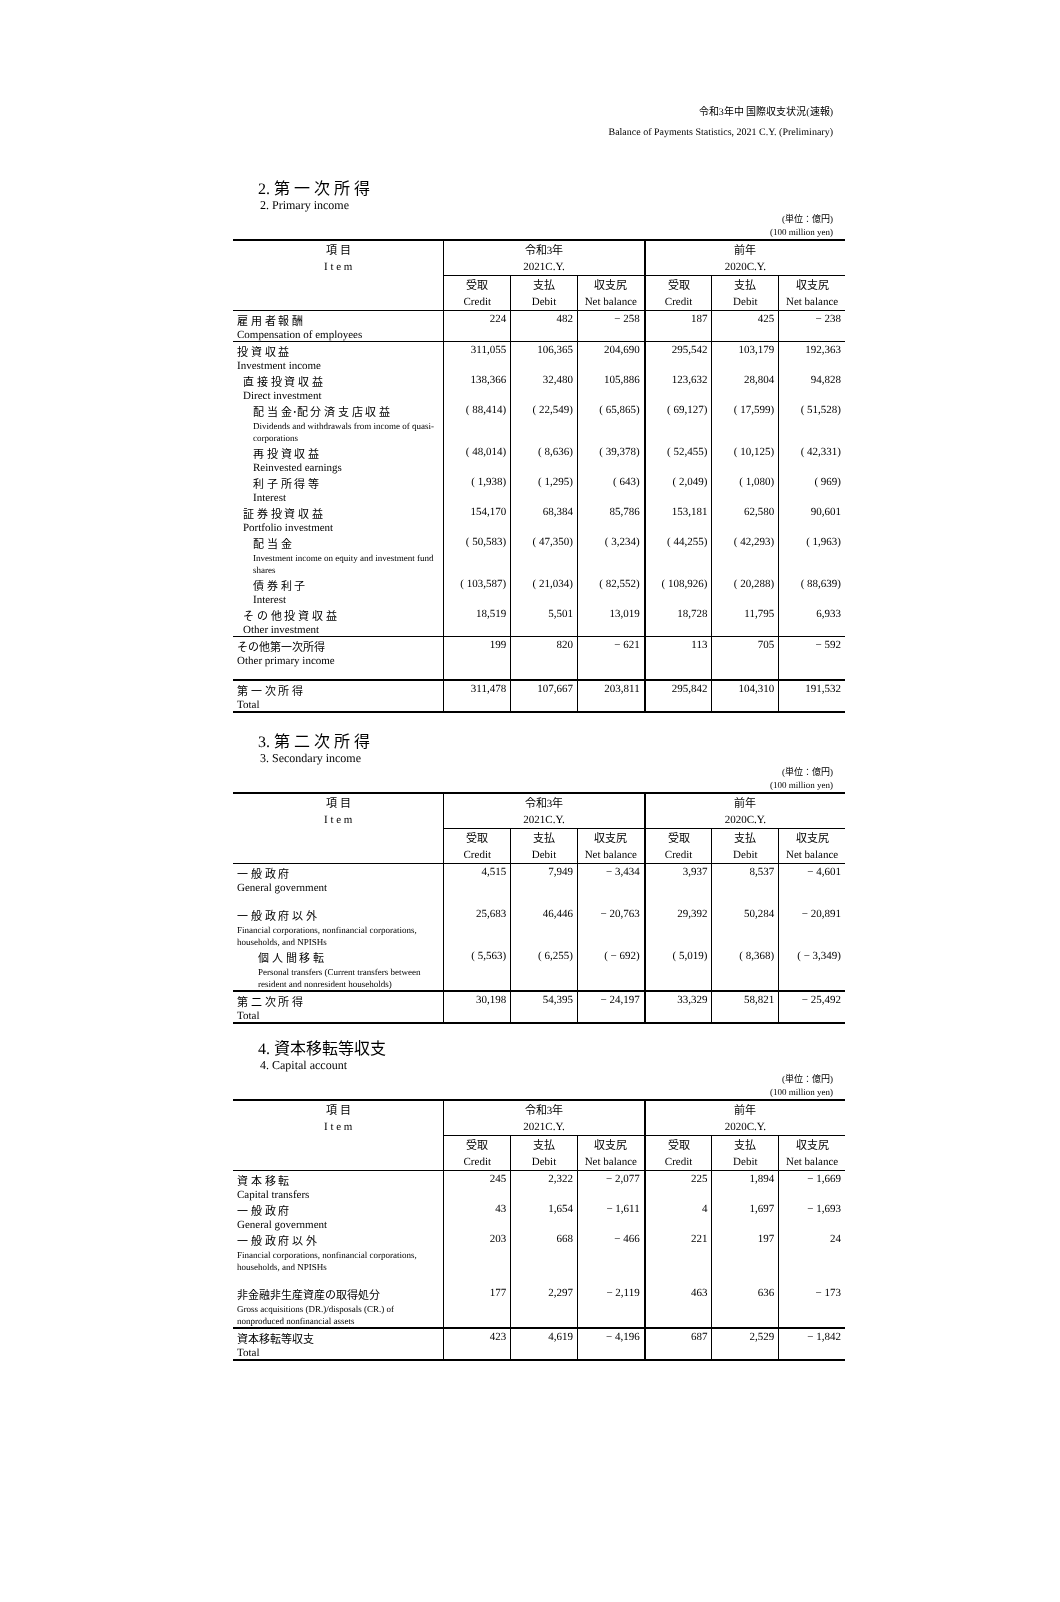令和3年中 国際収支状況(速報)
Balance of Payments Statistics, 2021 C.Y. (Preliminary)
2. 第 一 次 所 得
2. Primary income
(単位：億円)
(100 million yen)
| 項 目 I t e m | 令和3年 2021C.Y. | | | 前年 2020C.Y. | | |
| --- | --- | --- | --- | --- | --- | --- |
| | 受取 Credit | 支払 Debit | 収支尻 Net balance | 受取 Credit | 支払 Debit | 収支尻 Net balance |
| 雇 用 者 報 酬 Compensation of employees | 224 | 482 | − 258 | 187 | 425 | − 238 |
| 投 資 収 益 Investment income | 311,055 | 106,365 | 204,690 | 295,542 | 103,179 | 192,363 |
| 直 接 投 資 収 益 Direct investment | 138,366 | 32,480 | 105,886 | 123,632 | 28,804 | 94,828 |
| 配 当 金･配 分 済 支 店 収 益 Dividends and withdrawals from income of quasi-corporations | ( 88,414) | ( 22,549) | ( 65,865) | ( 69,127) | ( 17,599) | ( 51,528) |
| 再 投 資 収 益 Reinvested earnings | ( 48,014) | ( 8,636) | ( 39,378) | ( 52,455) | ( 10,125) | ( 42,331) |
| 利 子 所 得 等 Interest | ( 1,938) | ( 1,295) | ( 643) | ( 2,049) | ( 1,080) | ( 969) |
| 証 券 投 資 収 益 Portfolio investment | 154,170 | 68,384 | 85,786 | 153,181 | 62,580 | 90,601 |
| 配 当 金 Investment income on equity and investment fund shares | ( 50,583) | ( 47,350) | ( 3,234) | ( 44,255) | ( 42,293) | ( 1,963) |
| 債 券 利 子 Interest | ( 103,587) | ( 21,034) | ( 82,552) | ( 108,926) | ( 20,288) | ( 88,639) |
| そ の 他 投 資 収 益 Other investment | 18,519 | 5,501 | 13,019 | 18,728 | 11,795 | 6,933 |
| その他第一次所得 Other primary income | 199 | 820 | − 621 | 113 | 705 | − 592 |
| 第 一 次 所 得 Total | 311,478 | 107,667 | 203,811 | 295,842 | 104,310 | 191,532 |
3. 第 二 次 所 得
3. Secondary income
(単位：億円)
(100 million yen)
| 項 目 I t e m | 令和3年 2021C.Y. | | | 前年 2020C.Y. | | |
| --- | --- | --- | --- | --- | --- | --- |
| | 受取 Credit | 支払 Debit | 収支尻 Net balance | 受取 Credit | 支払 Debit | 収支尻 Net balance |
| 一 般 政 府 General government | 4,515 | 7,949 | − 3,434 | 3,937 | 8,537 | − 4,601 |
| 一 般 政 府 以 外 Financial corporations, nonfinancial corporations, households, and NPISHs | 25,683 | 46,446 | − 20,763 | 29,392 | 50,284 | − 20,891 |
| 個 人 間 移 転 Personal transfers (Current transfers between resident and nonresident households) | ( 5,563) | ( 6,255) | ( − 692) | ( 5,019) | ( 8,368) | ( − 3,349) |
| 第 二 次 所 得 Total | 30,198 | 54,395 | − 24,197 | 33,329 | 58,821 | − 25,492 |
4. 資本移転等収支
4. Capital account
(単位：億円)
(100 million yen)
| 項 目 I t e m | 令和3年 2021C.Y. | | | 前年 2020C.Y. | | |
| --- | --- | --- | --- | --- | --- | --- |
| | 受取 Credit | 支払 Debit | 収支尻 Net balance | 受取 Credit | 支払 Debit | 収支尻 Net balance |
| 資 本 移 転 Capital transfers | 245 | 2,322 | − 2,077 | 225 | 1,894 | − 1,669 |
| 一 般 政 府 General government | 43 | 1,654 | − 1,611 | 4 | 1,697 | − 1,693 |
| 一 般 政 府 以 外 Financial corporations, nonfinancial corporations, households, and NPISHs | 203 | 668 | − 466 | 221 | 197 | 24 |
| 非金融非生産資産の取得処分 Gross acquisitions (DR.)/disposals (CR.) of nonproduced nonfinancial assets | 177 | 2,297 | − 2,119 | 463 | 636 | − 173 |
| 資本移転等収支 Total | 423 | 4,619 | − 4,196 | 687 | 2,529 | − 1,842 |